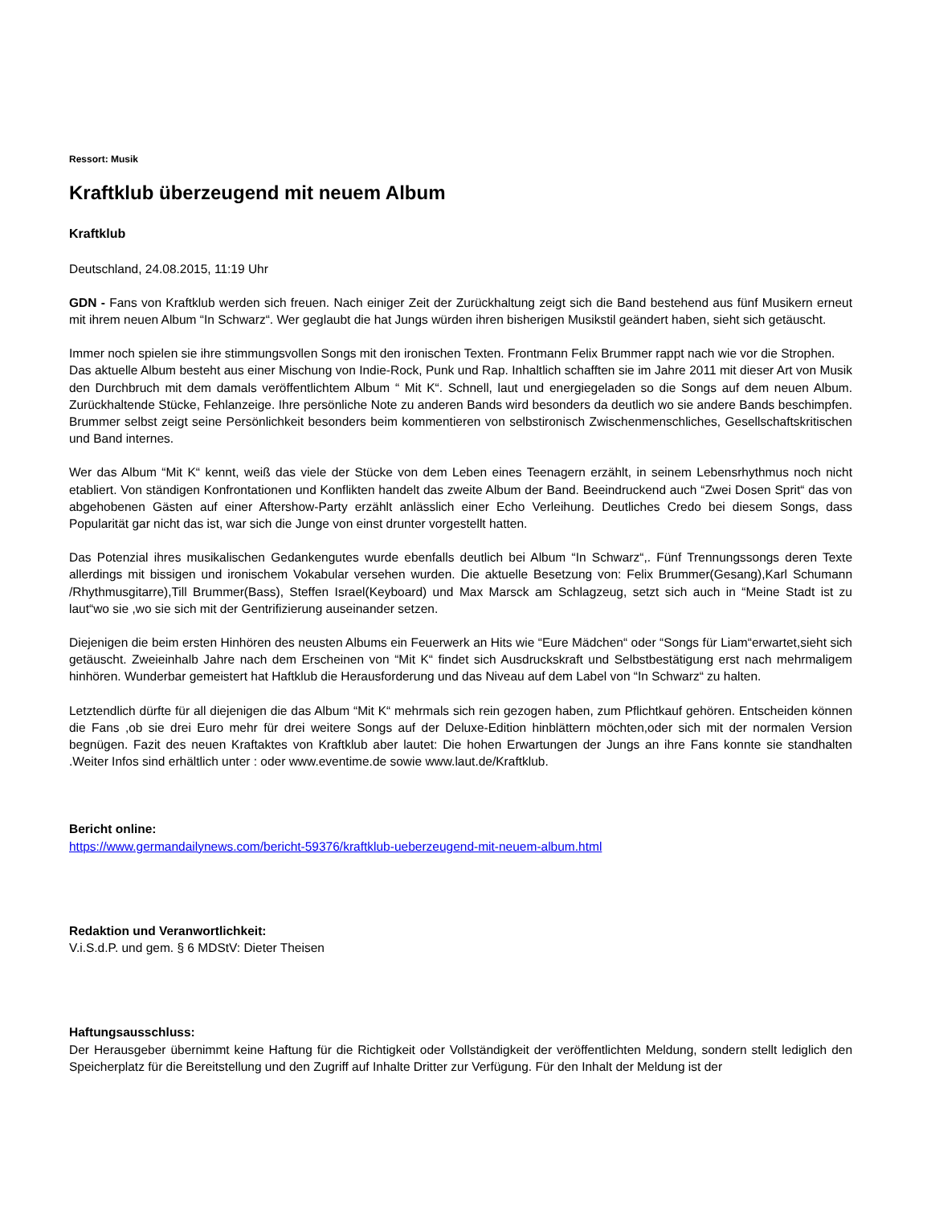Ressort: Musik
Kraftklub überzeugend mit neuem Album
Kraftklub
Deutschland, 24.08.2015, 11:19 Uhr
GDN - Fans von Kraftklub werden sich freuen. Nach einiger Zeit der Zurückhaltung zeigt sich die Band bestehend aus fünf Musikern erneut mit ihrem neuen Album “In Schwarz“. Wer geglaubt die hat Jungs würden ihren bisherigen Musikstil geändert haben, sieht sich getäuscht.
Immer noch spielen sie ihre stimmungsvollen Songs mit den ironischen Texten. Frontmann Felix Brummer rappt nach wie vor die Strophen.
Das aktuelle Album besteht aus einer Mischung von Indie-Rock, Punk und Rap. Inhaltlich schafften sie im Jahre 2011 mit dieser Art von Musik den Durchbruch mit dem damals veröffentlichtem Album “ Mit K“. Schnell, laut und energiegeladen so die Songs auf dem neuen Album. Zurückhaltende Stücke, Fehlanzeige. Ihre persönliche Note zu anderen Bands wird besonders da deutlich wo sie andere Bands beschimpfen. Brummer selbst zeigt seine Persönlichkeit besonders beim kommentieren von selbstironisch Zwischenmenschliches, Gesellschaftskritischen und Band internes.
Wer das Album “Mit K“ kennt, weiß das viele der Stücke von dem Leben eines Teenagern erzählt, in seinem Lebensrhythmus noch nicht etabliert. Von ständigen Konfrontationen und Konflikten handelt das zweite Album der Band. Beeindruckend auch “Zwei Dosen Sprit“ das von abgehobenen Gästen auf einer Aftershow-Party erzählt anlässlich einer Echo Verleihung. Deutliches Credo bei diesem Songs, dass Popularität gar nicht das ist, war sich die Junge von einst drunter vorgestellt hatten.
Das Potenzial ihres musikalischen Gedankengutes wurde ebenfalls deutlich bei Album “In Schwarz“,. Fünf Trennungssongs deren Texte allerdings mit bissigen und ironischem Vokabular versehen wurden. Die aktuelle Besetzung von: Felix Brummer(Gesang),Karl Schumann /Rhythmusgitarre),Till Brummer(Bass), Steffen Israel(Keyboard) und Max Marsck am Schlagzeug, setzt sich auch in “Meine Stadt ist zu laut“wo sie ,wo sie sich mit der Gentrifizierung auseinander setzen.
Diejenigen die beim ersten Hinhören des neusten Albums ein Feuerwerk an Hits wie “Eure Mädchen“ oder “Songs für Liam“erwartet,sieht sich getäuscht. Zweieinhalb Jahre nach dem Erscheinen von “Mit K“ findet sich Ausdruckskraft und Selbstbestätigung erst nach mehrmaligem hinhören. Wunderbar gemeistert hat Haftklub die Herausforderung und das Niveau auf dem Label von “In Schwarz“ zu halten.
Letztendlich dürfte für all diejenigen die das Album “Mit K“ mehrmals sich rein gezogen haben, zum Pflichtkauf gehören. Entscheiden können die Fans ,ob sie drei Euro mehr für drei weitere Songs auf der Deluxe-Edition hinblättern möchten,oder sich mit der normalen Version begnügen. Fazit des neuen Kraftaktes von Kraftklub aber lautet: Die hohen Erwartungen der Jungs an ihre Fans konnte sie standhalten .Weiter Infos sind erhältlich unter : oder www.eventime.de sowie www.laut.de/Kraftklub.
Bericht online:
https://www.germandailynews.com/bericht-59376/kraftklub-ueberzeugend-mit-neuem-album.html
Redaktion und Veranwortlichkeit:
V.i.S.d.P. und gem. § 6 MDStV: Dieter Theisen
Haftungsausschluss:
Der Herausgeber übernimmt keine Haftung für die Richtigkeit oder Vollständigkeit der veröffentlichten Meldung, sondern stellt lediglich den Speicherplatz für die Bereitstellung und den Zugriff auf Inhalte Dritter zur Verfügung. Für den Inhalt der Meldung ist der